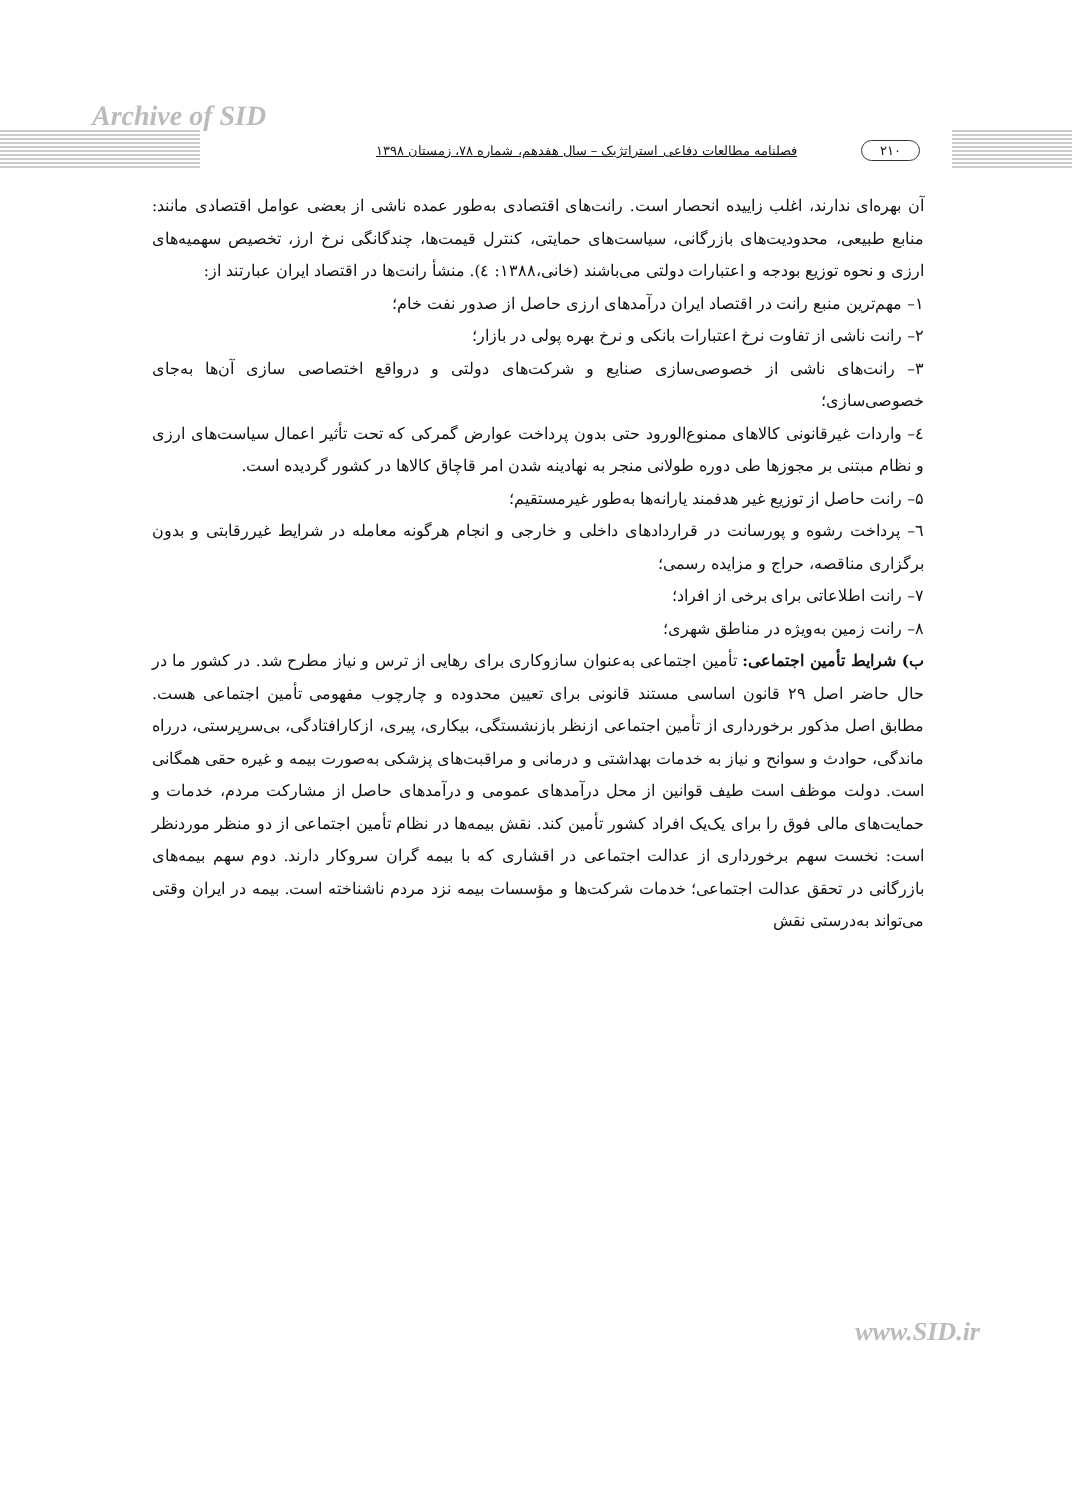Archive of SID
۲۱۰ فصلنامه مطالعات دفاعی استراتژیک – سال هفدهم، شماره ۷۸، زمستان ۱۳۹۸
آن بهره‌ای ندارند، اغلب زاییده انحصار است. رانت‌های اقتصادی به‌طور عمده ناشی از بعضی عوامل اقتصادی مانند: منابع طبیعی، محدودیت‌های بازرگانی، سیاست‌های حمایتی، کنترل قیمت‌ها، چندگانگی نرخ ارز، تخصیص سهمیه‌های ارزی و نحوه توزیع بودجه و اعتبارات دولتی می‌باشند (خانی،۱۳۸۸: ٤). منشأ رانت‌ها در اقتصاد ایران عبارتند از:
۱– مهم‌ترین منبع رانت در اقتصاد ایران درآمدهای ارزی حاصل از صدور نفت خام؛
۲– رانت ناشی از تفاوت نرخ اعتبارات بانکی و نرخ بهره پولی در بازار؛
۳– رانت‌های ناشی از خصوصی‌سازی صنایع و شرکت‌های دولتی و درواقع اختصاصی سازی آن‌ها به‌جای خصوصی‌سازی؛
٤– واردات غیرقانونی کالاهای ممنوع‌الورود حتی بدون پرداخت عوارض گمرکی که تحت تأثیر اعمال سیاست‌های ارزی و نظام مبتنی بر مجوزها طی دوره طولانی منجر به نهادینه شدن امر قاچاق کالاها در کشور گردیده است.
۵– رانت حاصل از توزیع غیر هدفمند یارانه‌ها به‌طور غیرمستقیم؛
٦– پرداخت رشوه و پورسانت در قراردادهای داخلی و خارجی و انجام هرگونه معامله در شرایط غیررقابتی و بدون برگزاری مناقصه، حراج و مزایده رسمی؛
۷– رانت اطلاعاتی برای برخی از افراد؛
۸– رانت زمین به‌ویژه در مناطق شهری؛
ب) شرایط تأمین اجتماعی: تأمین اجتماعی به‌عنوان سازوکاری برای رهایی از ترس و نیاز مطرح شد. در کشور ما در حال حاضر اصل ۲۹ قانون اساسی مستند قانونی برای تعیین محدوده و چارچوب مفهومی تأمین اجتماعی هست. مطابق اصل مذکور برخورداری از تأمین اجتماعی ازنظر بازنشستگی، بیکاری، پیری، ازکارافتادگی، بی‌سرپرستی، درراه ماندگی، حوادث و سوانح و نیاز به خدمات بهداشتی و درمانی و مراقبت‌های پزشکی به‌صورت بیمه و غیره حقی همگانی است. دولت موظف است طیف قوانین از محل درآمدهای عمومی و درآمدهای حاصل از مشارکت مردم، خدمات و حمایت‌های مالی فوق را برای یک‌یک افراد کشور تأمین کند. نقش بیمه‌ها در نظام تأمین اجتماعی از دو منظر موردنظر است: نخست سهم برخورداری از عدالت اجتماعی در اقشاری که با بیمه گران سروکار دارند. دوم سهم بیمه‌های بازرگانی در تحقق عدالت اجتماعی؛ خدمات شرکت‌ها و مؤسسات بیمه نزد مردم ناشناخته است. بیمه در ایران وقتی می‌تواند به‌درستی نقش
www.SID.ir